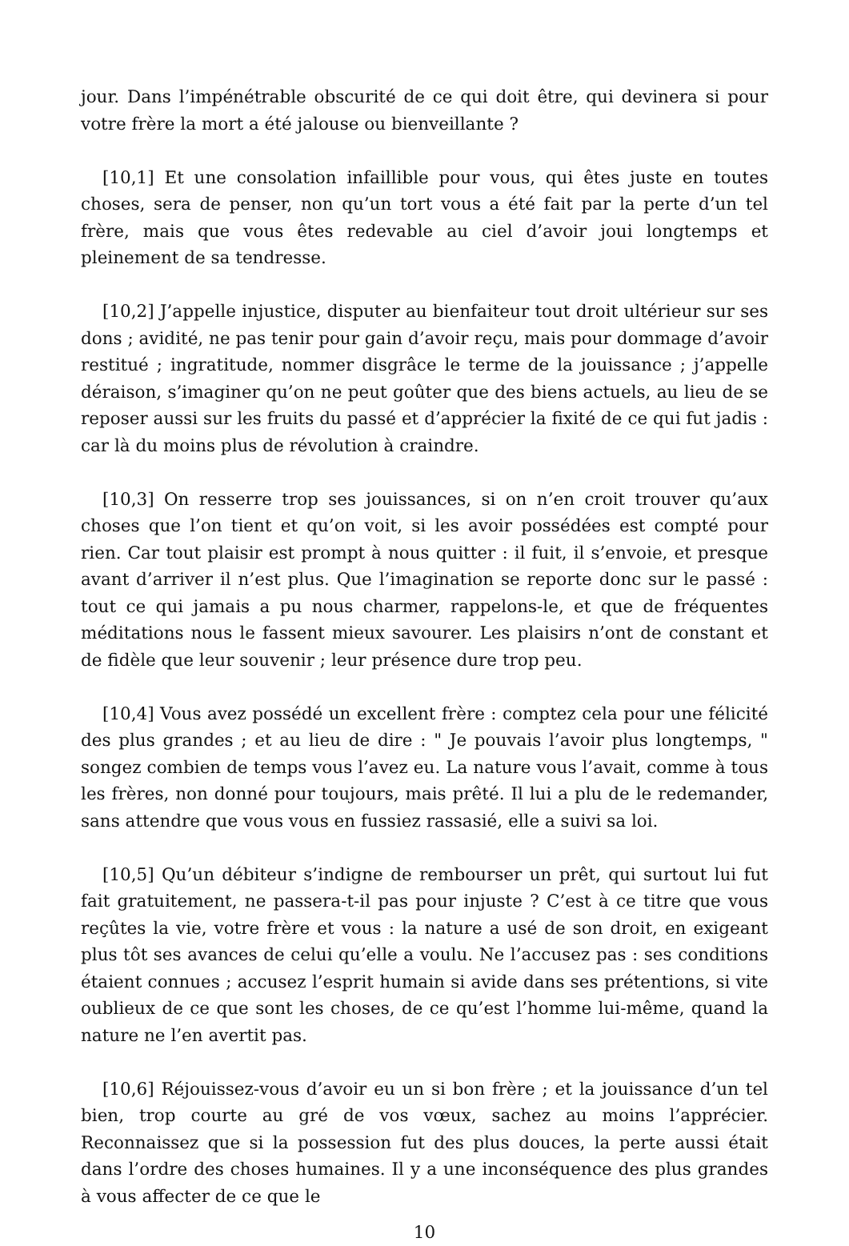jour. Dans l’impénétrable obscurité de ce qui doit être, qui devinera si pour votre frère la mort a été jalouse ou bienveillante ?
[10,1] Et une consolation infaillible pour vous, qui êtes juste en toutes choses, sera de penser, non qu’un tort vous a été fait par la perte d’un tel frère, mais que vous êtes redevable au ciel d’avoir joui longtemps et pleinement de sa tendresse.
[10,2] J’appelle injustice, disputer au bienfaiteur tout droit ultérieur sur ses dons ; avidité, ne pas tenir pour gain d’avoir reçu, mais pour dommage d’avoir restitué ; ingratitude, nommer disgrâce le terme de la jouissance ; j’appelle déraison, s’imaginer qu’on ne peut goûter que des biens actuels, au lieu de se reposer aussi sur les fruits du passé et d’apprécier la fixité de ce qui fut jadis : car là du moins plus de révolution à craindre.
[10,3] On resserre trop ses jouissances, si on n’en croit trouver qu’aux choses que l’on tient et qu’on voit, si les avoir possédées est compté pour rien. Car tout plaisir est prompt à nous quitter : il fuit, il s’envoie, et presque avant d’arriver il n’est plus. Que l’imagination se reporte donc sur le passé : tout ce qui jamais a pu nous charmer, rappelons-le, et que de fréquentes méditations nous le fassent mieux savourer. Les plaisirs n’ont de constant et de fidèle que leur souvenir ; leur présence dure trop peu.
[10,4] Vous avez possédé un excellent frère : comptez cela pour une félicité des plus grandes ; et au lieu de dire : " Je pouvais l’avoir plus longtemps, " songez combien de temps vous l’avez eu. La nature vous l’avait, comme à tous les frères, non donné pour toujours, mais prêté. Il lui a plu de le redemander, sans attendre que vous vous en fussiez rassasié, elle a suivi sa loi.
[10,5] Qu’un débiteur s’indigne de rembourser un prêt, qui surtout lui fut fait gratuitement, ne passera-t-il pas pour injuste ? C’est à ce titre que vous reçûtes la vie, votre frère et vous : la nature a usé de son droit, en exigeant plus tôt ses avances de celui qu’elle a voulu. Ne l’accusez pas : ses conditions étaient connues ; accusez l’esprit humain si avide dans ses prétentions, si vite oublieux de ce que sont les choses, de ce qu’est l’homme lui-même, quand la nature ne l’en avertit pas.
[10,6] Réjouissez-vous d’avoir eu un si bon frère ; et la jouissance d’un tel bien, trop courte au gré de vos vœux, sachez au moins l’apprécier. Reconnaissez que si la possession fut des plus douces, la perte aussi était dans l’ordre des choses humaines. Il y a une inconséquence des plus grandes à vous affecter de ce que le
10